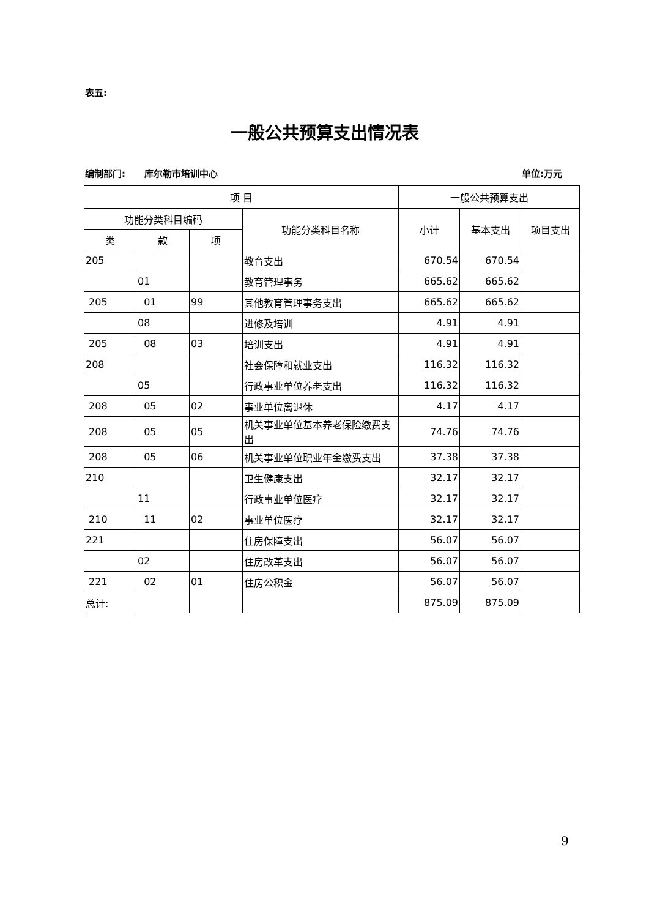表五:
一般公共预算支出情况表
编制部门: 库尔勒市培训中心 单位:万元
| 项 目 | | | | 一般公共预算支出 | | |
| --- | --- | --- | --- | --- | --- | --- |
| 功能分类科目编码 | | | 功能分类科目名称 | 小计 | 基本支出 | 项目支出 |
| 类 | 款 | 项 | | | | |
| 205 | | | 教育支出 | 670.54 | 670.54 | |
| | 01 | | 教育管理事务 | 665.62 | 665.62 | |
| 205 | 01 | 99 | 其他教育管理事务支出 | 665.62 | 665.62 | |
| | 08 | | 进修及培训 | 4.91 | 4.91 | |
| 205 | 08 | 03 | 培训支出 | 4.91 | 4.91 | |
| 208 | | | 社会保障和就业支出 | 116.32 | 116.32 | |
| | 05 | | 行政事业单位养老支出 | 116.32 | 116.32 | |
| 208 | 05 | 02 | 事业单位离退休 | 4.17 | 4.17 | |
| 208 | 05 | 05 | 机关事业单位基本养老保险缴费支出 | 74.76 | 74.76 | |
| 208 | 05 | 06 | 机关事业单位职业年金缴费支出 | 37.38 | 37.38 | |
| 210 | | | 卫生健康支出 | 32.17 | 32.17 | |
| | 11 | | 行政事业单位医疗 | 32.17 | 32.17 | |
| 210 | 11 | 02 | 事业单位医疗 | 32.17 | 32.17 | |
| 221 | | | 住房保障支出 | 56.07 | 56.07 | |
| | 02 | | 住房改革支出 | 56.07 | 56.07 | |
| 221 | 02 | 01 | 住房公积金 | 56.07 | 56.07 | |
| 总计: | | | | 875.09 | 875.09 | |
9